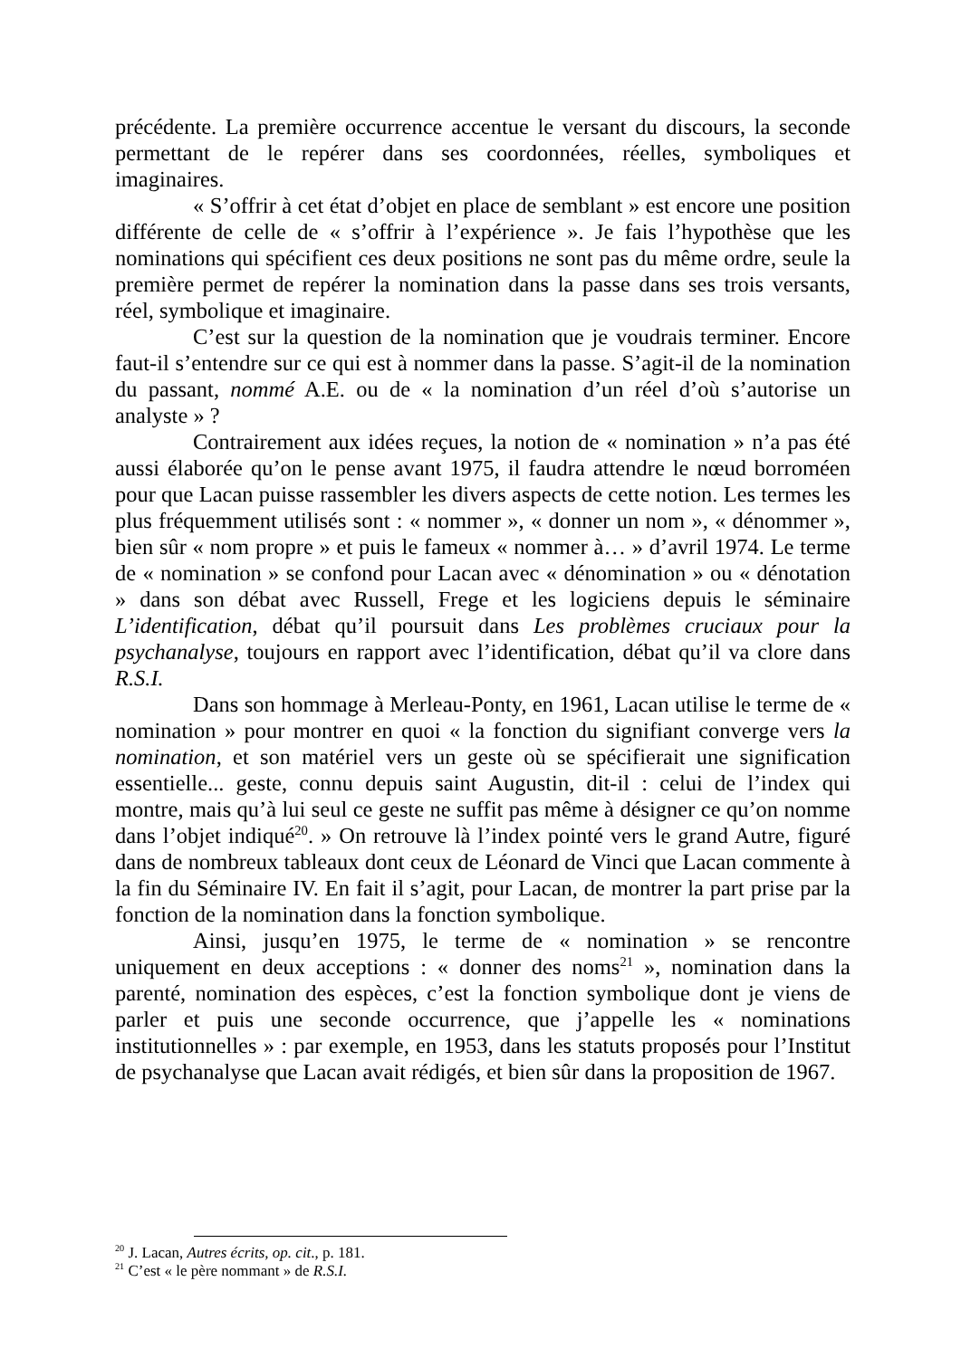précédente. La première occurrence accentue le versant du discours, la seconde permettant de le repérer dans ses coordonnées, réelles, symboliques et imaginaires.
« S’offrir à cet état d’objet en place de semblant » est encore une position différente de celle de « s’offrir à l’expérience ». Je fais l’hypothèse que les nominations qui spécifient ces deux positions ne sont pas du même ordre, seule la première permet de repérer la nomination dans la passe dans ses trois versants, réel, symbolique et imaginaire.
C’est sur la question de la nomination que je voudrais terminer. Encore faut-il s’entendre sur ce qui est à nommer dans la passe. S’agit-il de la nomination du passant, nommé A.E. ou de « la nomination d’un réel d’où s’autorise un analyste » ?
Contrairement aux idées reçues, la notion de « nomination » n’a pas été aussi élaborée qu’on le pense avant 1975, il faudra attendre le nœud borroméen pour que Lacan puisse rassembler les divers aspects de cette notion. Les termes les plus fréquemment utilisés sont : « nommer », « donner un nom », « dénommer », bien sûr « nom propre » et puis le fameux « nommer à… » d’avril 1974. Le terme de « nomination » se confond pour Lacan avec « dénomination » ou « dénotation » dans son débat avec Russell, Frege et les logiciens depuis le séminaire L’identification, débat qu’il poursuit dans Les problèmes cruciaux pour la psychanalyse, toujours en rapport avec l’identification, débat qu’il va clore dans R.S.I.
Dans son hommage à Merleau-Ponty, en 1961, Lacan utilise le terme de « nomination » pour montrer en quoi « la fonction du signifiant converge vers la nomination, et son matériel vers un geste où se spécifierait une signification essentielle... geste, connu depuis saint Augustin, dit-il : celui de l’index qui montre, mais qu’à lui seul ce geste ne suffit pas même à désigner ce qu’on nomme dans l’objet indiqué<sup>20</sup>. » On retrouve là l’index pointé vers le grand Autre, figuré dans de nombreux tableaux dont ceux de Léonard de Vinci que Lacan commente à la fin du Séminaire IV. En fait il s’agit, pour Lacan, de montrer la part prise par la fonction de la nomination dans la fonction symbolique.
Ainsi, jusqu’en 1975, le terme de « nomination » se rencontre uniquement en deux acceptions : « donner des noms<sup>21</sup> », nomination dans la parenté, nomination des espèces, c’est la fonction symbolique dont je viens de parler et puis une seconde occurrence, que j’appelle les « nominations institutionnelles » : par exemple, en 1953, dans les statuts proposés pour l’Institut de psychanalyse que Lacan avait rédigés, et bien sûr dans la proposition de 1967.
<sup>20</sup> J. Lacan, Autres écrits, op. cit., p. 181.
<sup>21</sup> C’est « le père nommant » de R.S.I.